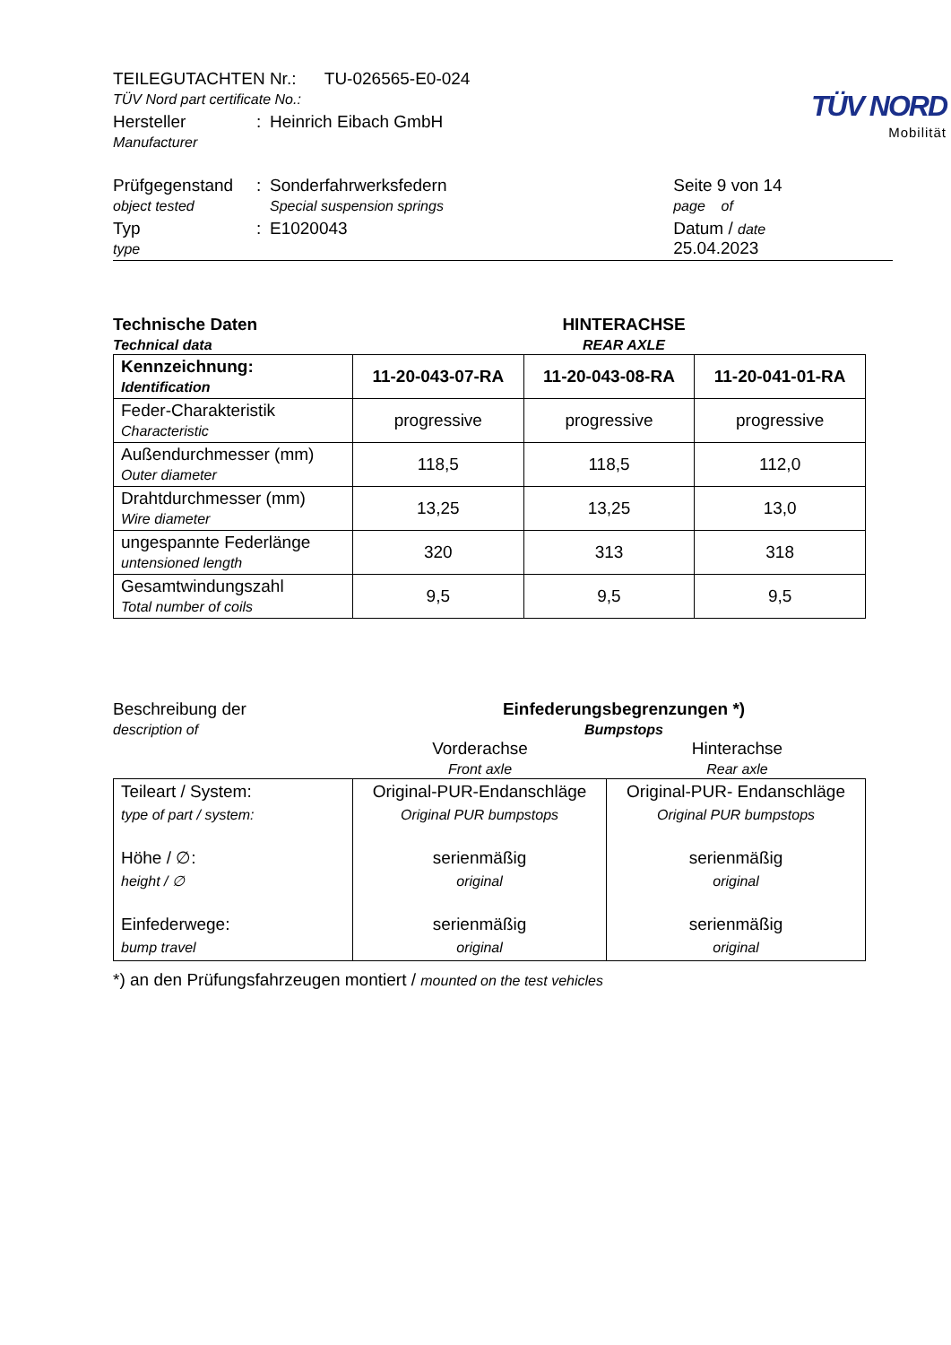TÜV NORD
Mobilität
| TEILEGUTACHTEN Nr.: TU-026565-E0-024 TÜV Nord part certificate No.: | | | |
| Hersteller Manufacturer | : | Heinrich Eibach GmbH | |
| Prüfgegenstand object tested | : | Sonderfahrwerksfedern Special suspension springs | Seite 9 von 14 page of |
| Typ type | : | E1020043 | Datum / date 25.04.2023 |
Technische Daten
Technical data
HINTERACHSE
REAR AXLE
| Kennzeichnung: Identification | 11-20-043-07-RA | 11-20-043-08-RA | 11-20-041-01-RA |
| Feder-Charakteristik Characteristic | progressive | progressive | progressive |
| Außendurchmesser (mm) Outer diameter | 118,5 | 118,5 | 112,0 |
| Drahtdurchmesser (mm) Wire diameter | 13,25 | 13,25 | 13,0 |
| ungespannte Federlänge untensioned length | 320 | 313 | 318 |
| Gesamtwindungszahl Total number of coils | 9,5 | 9,5 | 9,5 |
Beschreibung der
description of
Einfederungsbegrenzungen *)
Bumpstops
Vorderachse
Front axle
Hinterachse
Rear axle
| Teileart / System: type of part / system: Höhe / ∅: height / ∅ Einfederwege: bump travel | Original-PUR-Endanschläge Original PUR bumpstops serienmäßig original serienmäßig original | Original-PUR- Endanschläge Original PUR bumpstops serienmäßig original serienmäßig original |
*) an den Prüfungsfahrzeugen montiert / mounted on the test vehicles